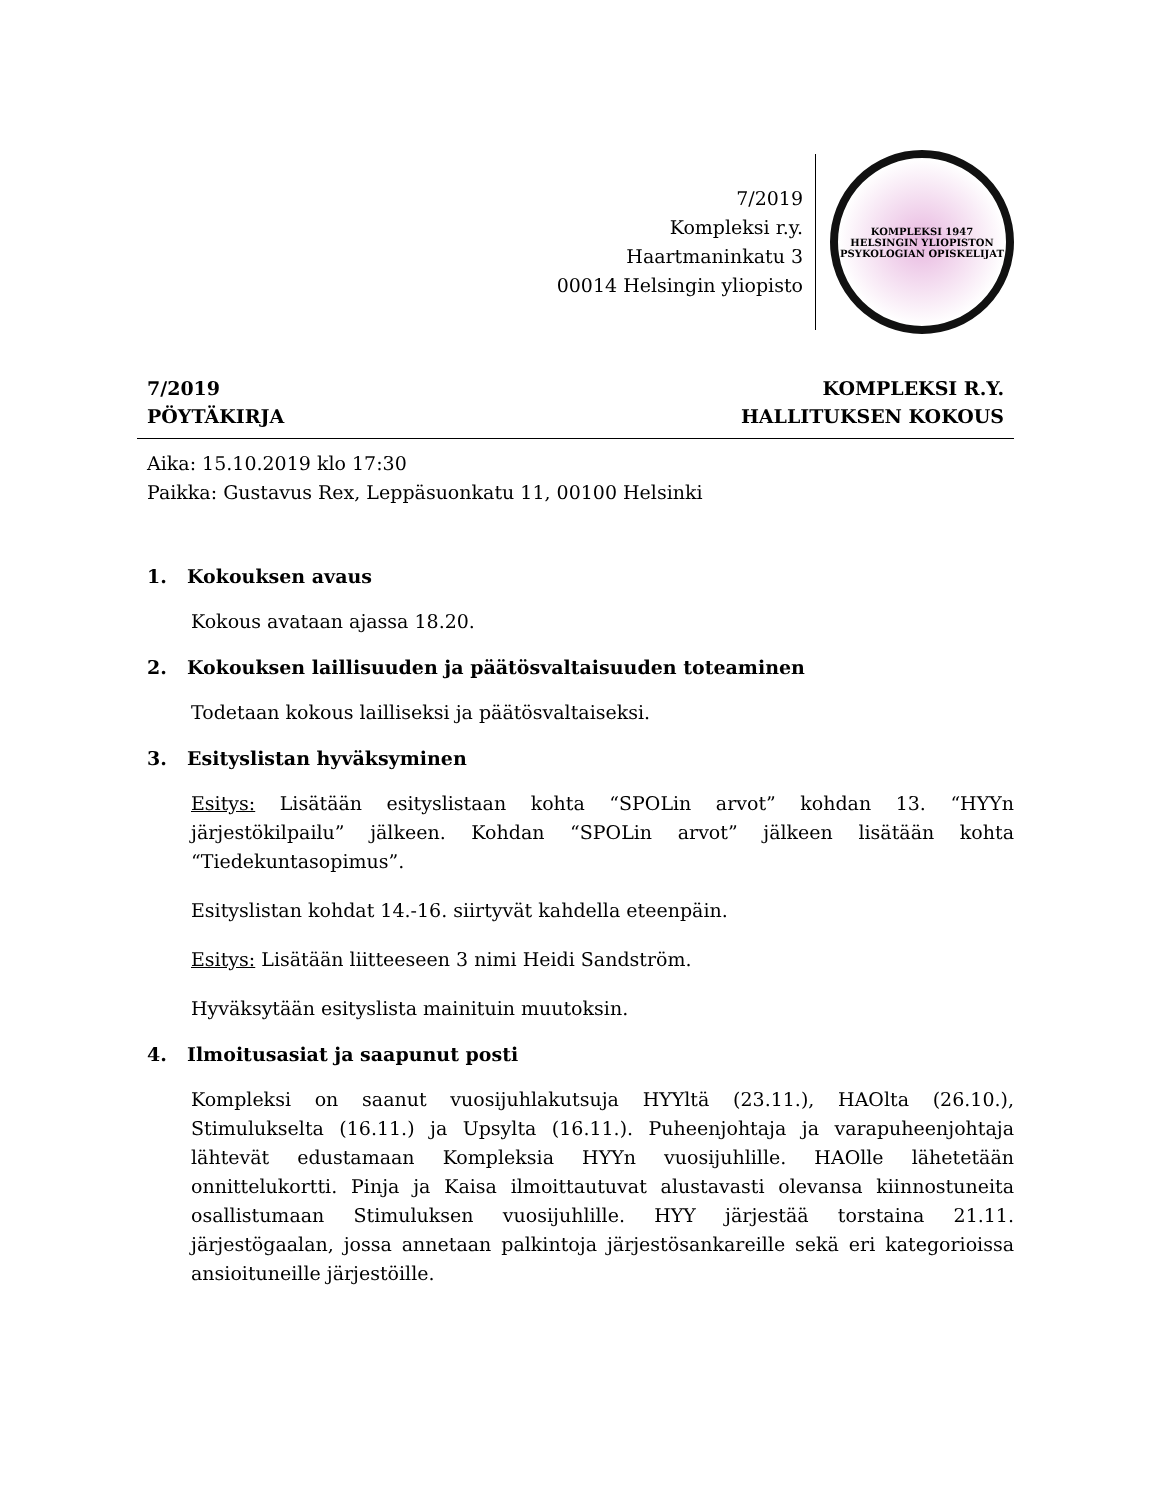7/2019
Kompleksi r.y.
Haartmaninkatu 3
00014 Helsingin yliopisto
KOMPLEKSI 1947
HELSINGIN YLIOPISTON PSYKOLOGIAN OPISKELIJAT
7/2019
PÖYTÄKIRJA
KOMPLEKSI R.Y.
HALLITUKSEN KOKOUS
Aika: 15.10.2019 klo 17:30
Paikka: Gustavus Rex, Leppäsuonkatu 11, 00100 Helsinki
1. Kokouksen avaus
Kokous avataan ajassa 18.20.
2. Kokouksen laillisuuden ja päätösvaltaisuuden toteaminen
Todetaan kokous lailliseksi ja päätösvaltaiseksi.
3. Esityslistan hyväksyminen
Esitys: Lisätään esityslistaan kohta “SPOLin arvot” kohdan 13. “HYYn järjestökilpailu” jälkeen. Kohdan “SPOLin arvot” jälkeen lisätään kohta “Tiedekuntasopimus”.
Esityslistan kohdat 14.-16. siirtyvät kahdella eteenpäin.
Esitys: Lisätään liitteeseen 3 nimi Heidi Sandström.
Hyväksytään esityslista mainituin muutoksin.
4. Ilmoitusasiat ja saapunut posti
Kompleksi on saanut vuosijuhlakutsuja HYYltä (23.11.), HAOlta (26.10.), Stimulukselta (16.11.) ja Upsylta (16.11.). Puheenjohtaja ja varapuheenjohtaja lähtevät edustamaan Kompleksia HYYn vuosijuhlille. HAOlle lähetetään onnittelukortti. Pinja ja Kaisa ilmoittautuvat alustavasti olevansa kiinnostuneita osallistumaan Stimuluksen vuosijuhlille. HYY järjestää torstaina 21.11. järjestögaalan, jossa annetaan palkintoja järjestösankareille sekä eri kategorioissa ansioituneille järjestöille.